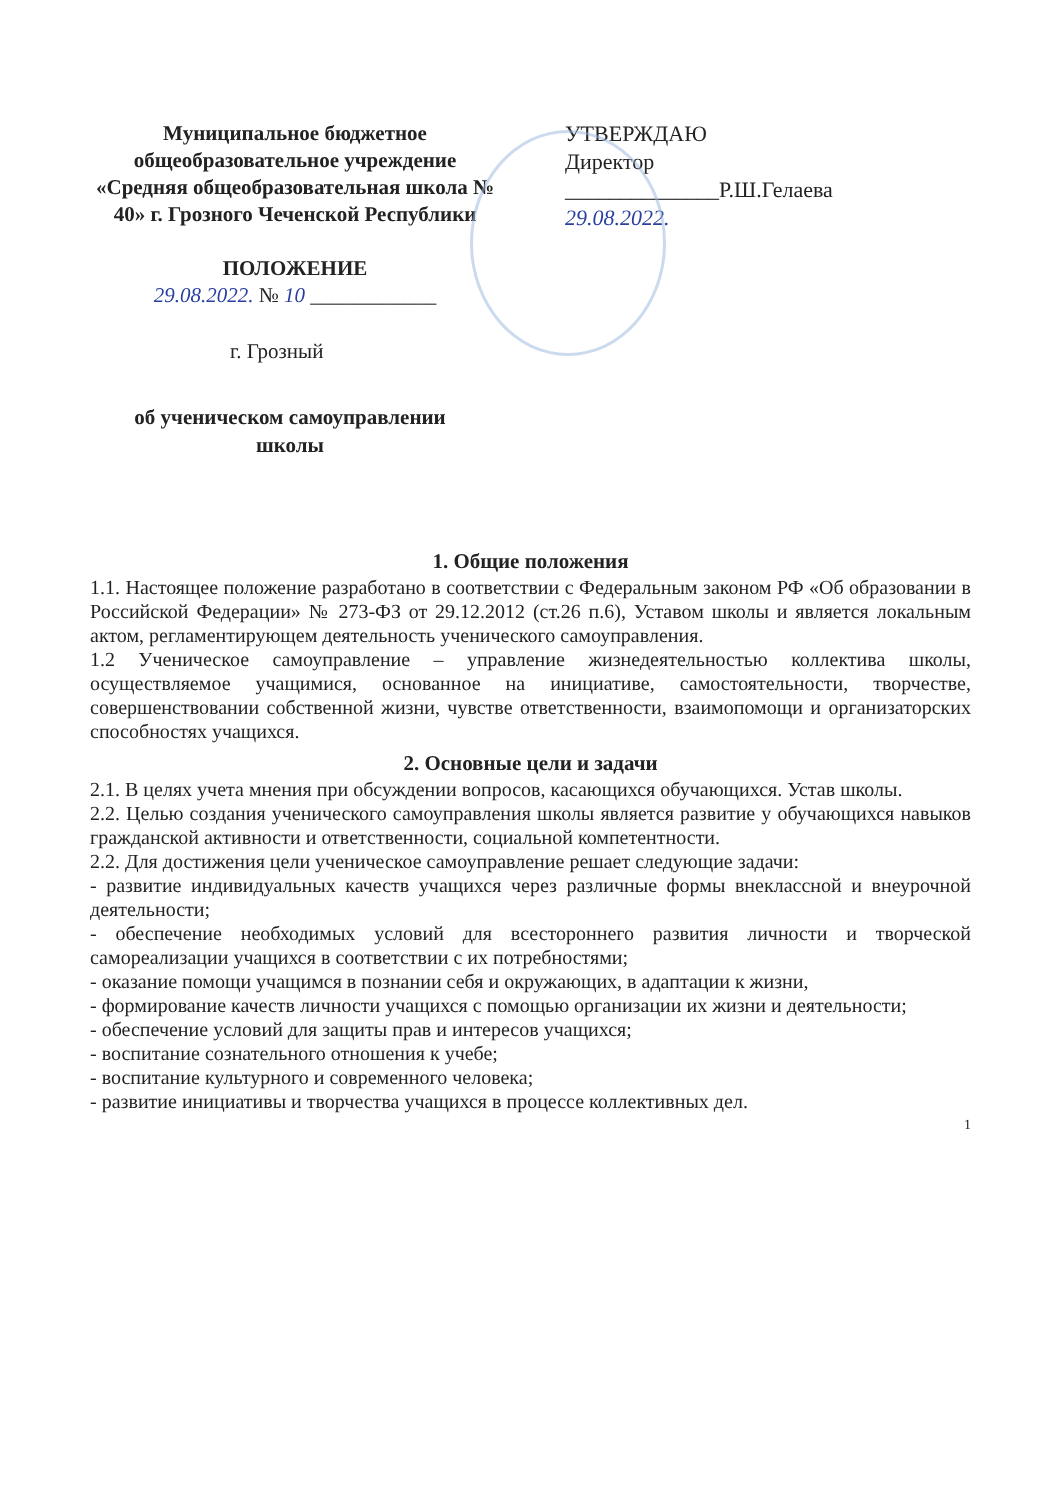Муниципальное бюджетное общеобразовательное учреждение «Средняя общеобразовательная школа № 40» г. Грозного Чеченской Республики
ПОЛОЖЕНИЕ
29.08.2022. № 10 ____________
УТВЕРЖДАЮ
Директор
______________Р.Ш.Гелаева
29.08.2022.
г. Грозный
об ученическом самоуправлении школы
1. Общие положения
1.1. Настоящее положение разработано в соответствии с Федеральным законом РФ «Об образовании в Российской Федерации» № 273-ФЗ от 29.12.2012 (ст.26 п.6), Уставом школы и является локальным актом, регламентирующем деятельность ученического самоуправления.
1.2 Ученическое самоуправление – управление жизнедеятельностью коллектива школы, осуществляемое учащимися, основанное на инициативе, самостоятельности, творчестве, совершенствовании собственной жизни, чувстве ответственности, взаимопомощи и организаторских способностях учащихся.
2. Основные цели и задачи
2.1. В целях учета мнения при обсуждении вопросов, касающихся обучающихся. Устав школы.
2.2. Целью создания ученического самоуправления школы является развитие у обучающихся навыков гражданской активности и ответственности, социальной компетентности.
2.2. Для достижения цели ученическое самоуправление решает следующие задачи:
- развитие индивидуальных качеств учащихся через различные формы внеклассной и внеурочной деятельности;
- обеспечение необходимых условий для всестороннего развития личности и творческой самореализации учащихся в соответствии с их потребностями;
- оказание помощи учащимся в познании себя и окружающих, в адаптации к жизни,
- формирование качеств личности учащихся с помощью организации их жизни и деятельности;
- обеспечение условий для защиты прав и интересов учащихся;
- воспитание сознательного отношения к учебе;
- воспитание культурного и современного человека;
- развитие инициативы и творчества учащихся в процессе коллективных дел.
1